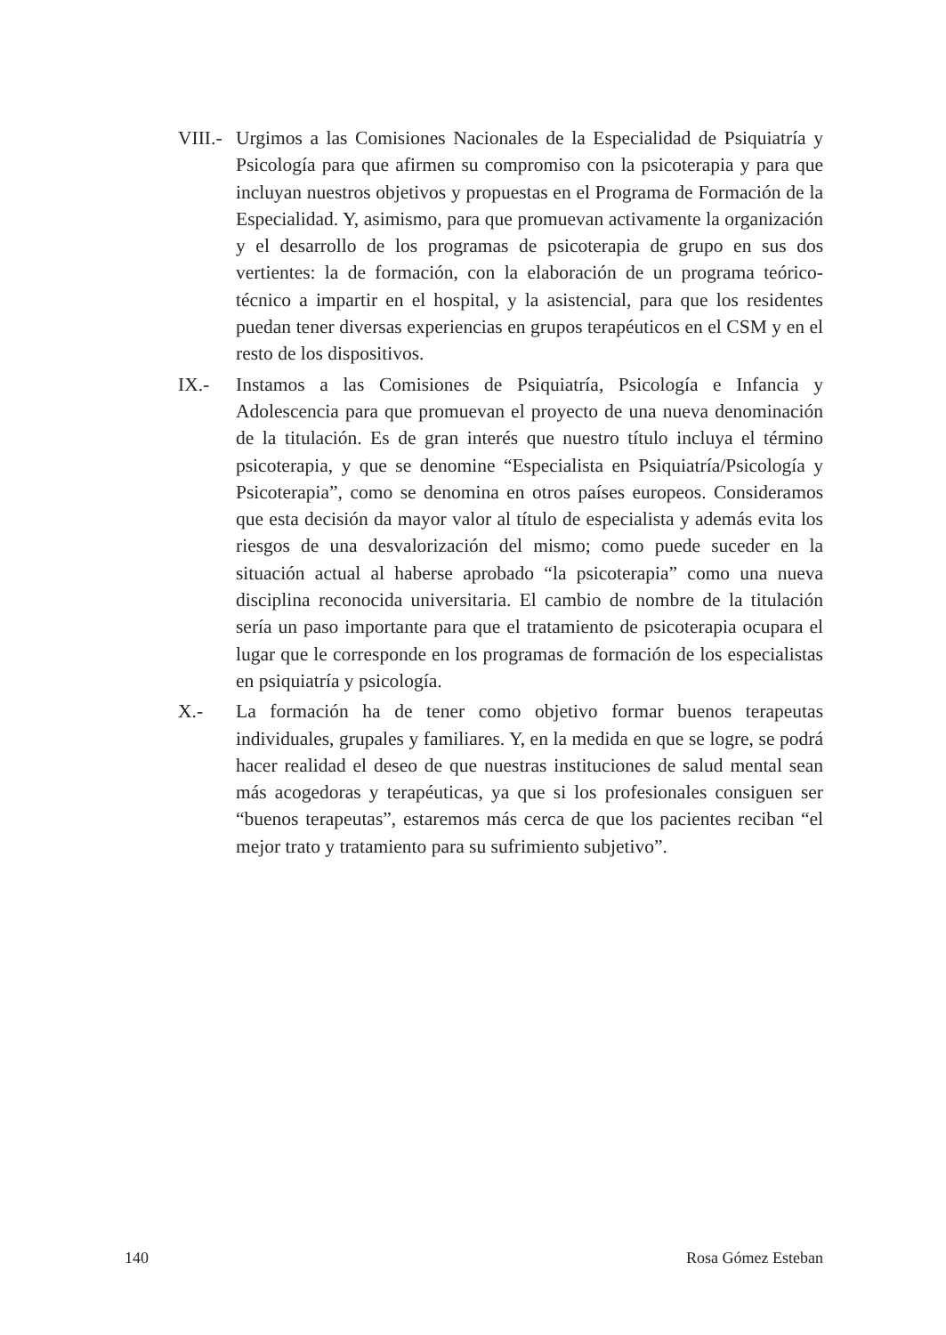VIII.-
Urgimos a las Comisiones Nacionales de la Especialidad de Psiquiatría y Psicología para que afirmen su compromiso con la psicoterapia y para que incluyan nuestros objetivos y propuestas en el Programa de Formación de la Especialidad. Y, asimismo, para que promuevan activamente la organización y el desarrollo de los programas de psicoterapia de grupo en sus dos vertientes: la de formación, con la elaboración de un programa teórico-técnico a impartir en el hospital, y la asistencial, para que los residentes puedan tener diversas experiencias en grupos terapéuticos en el CSM y en el resto de los dispositivos.
IX.- Instamos a las Comisiones de Psiquiatría, Psicología e Infancia y Adolescencia para que promuevan el proyecto de una nueva denominación de la titulación. Es de gran interés que nuestro título incluya el término psicoterapia, y que se denomine “Especialista en Psiquiatría/Psicología y Psicoterapia”, como se denomina en otros países europeos. Consideramos que esta decisión da mayor valor al título de especialista y además evita los riesgos de una desvalorización del mismo; como puede suceder en la situación actual al haberse aprobado “la psicoterapia” como una nueva disciplina reconocida universitaria. El cambio de nombre de la titulación sería un paso importante para que el tratamiento de psicoterapia ocupara el lugar que le corresponde en los programas de formación de los especialistas en psiquiatría y psicología.
X.- La formación ha de tener como objetivo formar buenos terapeutas individuales, grupales y familiares. Y, en la medida en que se logre, se podrá hacer realidad el deseo de que nuestras instituciones de salud mental sean más acogedoras y terapéuticas, ya que si los profesionales consiguen ser “buenos terapeutas”, estaremos más cerca de que los pacientes reciban “el mejor trato y tratamiento para su sufrimiento subjetivo”.
140 Rosa Gómez Esteban